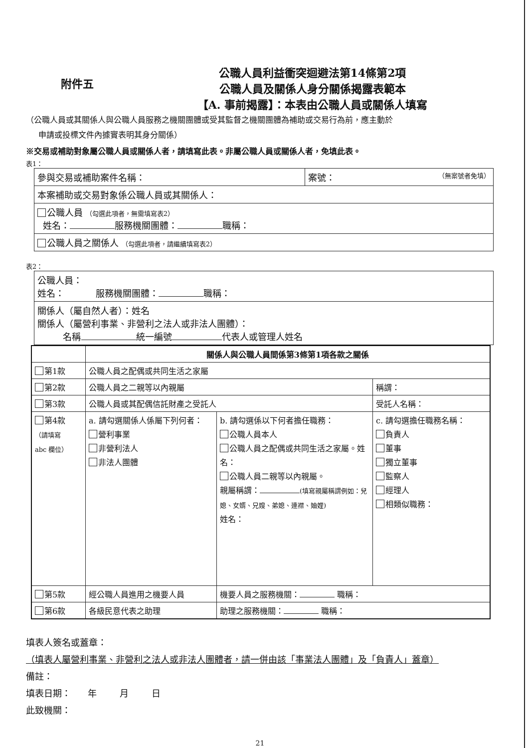附件五
公職人員利益衝突迴避法第14條第2項
公職人員及關係人身分關係揭露表範本
【A. 事前揭露】：本表由公職人員或關係人填寫
（公職人員或其關係人與公職人員服務之機關團體或受其監督之機關團體為補助或交易行為前，應主動於
申請或投標文件內據實表明其身分關係）
※交易或補助對象屬公職人員或關係人者，請填寫此表。非屬公職人員或關係人者，免填此表。
表1：
| 參與交易或補助案件名稱： | 案號： （無案號者免填） |
| 本案補助或交易對象係公職人員或其關係人： | |
| 公職人員 （勾選此項者，無需填寫表2） 姓名： 服務機關團體： 職稱： | |
| 公職人員之關係人 （勾選此項者，請繼續填寫表2） | |
表2：
| 公職人員： 姓名： 服務機關團體： 職稱： |
| 關係人（屬自然人者）：姓名 關係人（屬營利事業、非營利之法人或非法人團體）： 名稱 統一編號 代表人或管理人姓名 |
| | 關係人與公職人員間係第3條第1項各款之關係 | | |
| 第1款 | 公職人員之配偶或共同生活之家屬 | | |
| 第2款 | 公職人員之二親等以內親屬 | | 稱謂： |
| 第3款 | 公職人員或其配偶信託財產之受託人 | | 受託人名稱： |
| 第4款 （請填寫 abc 欄位） | a. 請勾選關係人係屬下列何者： 營利事業 非營利法人 非法人團體 | b. 請勾選係以下何者擔任職務： 公職人員本人 公職人員之配偶或共同生活之家屬。姓名： 公職人員二親等以內親屬。 親屬稱謂： (填寫親屬稱謂例如：兒媳、女婿、兄嫂、弟媳、連襟、妯娌) 姓名： | c. 請勾選擔任職務名稱： 負責人 董事 獨立董事 監察人 經理人 相類似職務： |
| 第5款 | 經公職人員進用之機要人員 | 機要人員之服務機關： 職稱： | |
| 第6款 | 各級民意代表之助理 | 助理之服務機關： 職稱： | |
填表人簽名或蓋章：
（填表人屬營利事業、非營利之法人或非法人團體者，請一併由該「事業法人團體」及「負責人」蓋章）
備註：
填表日期： 年 月 日
此致機關：
21